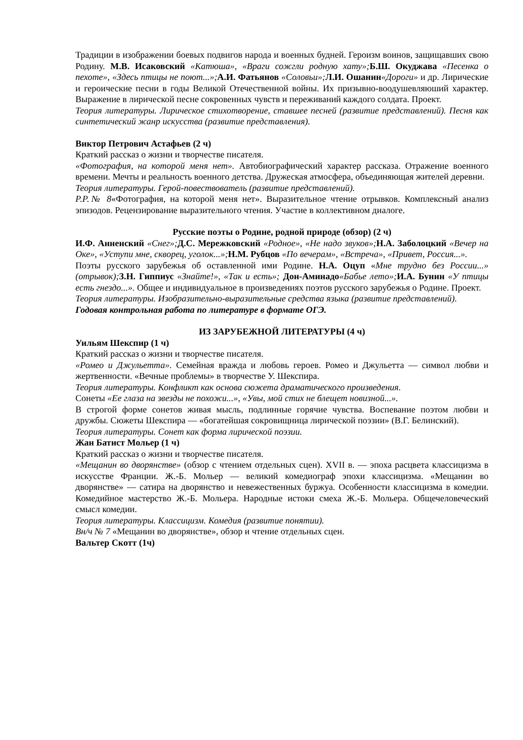Традиции в изображении боевых подвигов народа и военных будней. Героизм воинов, защищавших свою Родину. М.В. Исаковский «Катюша», «Враги сожгли родную хату»; Б.Ш. Окуджава «Песенка о пехоте», «Здесь птицы не поют...»; А.И. Фатьянов «Соловьи»; Л.И. Ошанин«Дороги» и др. Лирические и героические песни в годы Великой Отечественной войны. Их призывно-воодушевляюший характер. Выражение в лирической песне сокровенных чувств и переживаний каждого солдата. Проект.
Теория литературы. Лирическое стихотворение, ставшее песней (развитие представлений). Песня как синтетический жанр искусства (развитие представления).
Виктор Петрович Астафьев (2 ч)
Краткий рассказ о жизни и творчестве писателя.
«Фотография, на которой меня нет». Автобиографический характер рассказа. Отражение военного времени. Мечты и реальность военного детства. Дружеская атмосфера, объединяющая жителей деревни.
Теория литературы. Герой-повествователь (развитие представлений).
Р.Р.№ 8«Фотография, на которой меня нет». Выразительное чтение отрывков. Комплексный анализ эпизодов. Рецензирование выразительного чтения. Участие в коллективном диалоге.
Русские поэты о Родине, родной природе (обзор) (2 ч)
И.Ф. Анненский «Снег»; Д.С. Мережковский «Родное», «Не надо звуков»; Н.А. Заболоцкий «Вечер на Оке», «Уступи мне, скворец, уголок...»; Н.М. Рубцов «По вечерам», «Встреча», «Привет, Россия...».
Поэты русского зарубежья об оставленной ими Родине. Н.А. Оцуп «Мне трудно без России...» (отрывок); З.Н. Гиппиус «Знайте!», «Так и есть»; Дон-Аминадо«Бабье лето»; И.А. Бунин «У птицы есть гнездо...». Общее и индивидуальное в произведениях поэтов русского зарубежья о Родине. Проект.
Теория литературы. Изобразительно-выразительные средства языка (развитие представлений).
Годовая контрольная работа по литературе в формате ОГЭ.
ИЗ ЗАРУБЕЖНОЙ ЛИТЕРАТУРЫ (4 ч)
Уильям Шекспир (1 ч)
Краткий рассказ о жизни и творчестве писателя.
«Ромео и Джульетта». Семейная вражда и любовь героев. Ромео и Джульетта — символ любви и жертвенности. «Вечные проблемы» в творчестве У. Шекспира.
Теория литературы. Конфликт как основа сюжета драматического произведения.
Сонеты «Ее глаза на звезды не похожи...», «Увы, мой стих не блещет новизной...».
В строгой форме сонетов живая мысль, подлинные горячие чувства. Воспевание поэтом любви и дружбы. Сюжеты Шекспира — «богатейшая сокровищница лирической поэзии» (В.Г. Белинский).
Теория литературы. Сонет как форма лирической поэзии.
Жан Батист Мольер (1 ч)
Краткий рассказ о жизни и творчестве писателя.
«Мещанин во дворянстве» (обзор с чтением отдельных сцен). XVII в. — эпоха расцвета классицизма в искусстве Франции. Ж.-Б. Мольер — великий комедиограф эпохи классицизма. «Мещанин во дворянстве» — сатира на дворянство и невежественных буржуа. Особенности классицизма в комедии. Комедийное мастерство Ж.-Б. Мольера. Народные истоки смеха Ж.-Б. Мольера. Общечеловеческий смысл комедии.
Теория литературы. Классицизм. Комедия (развитие понятии).
Вн/ч № 7 «Мещанин во дворянстве», обзор и чтение отдельных сцен.
Вальтер Скотт (1ч)